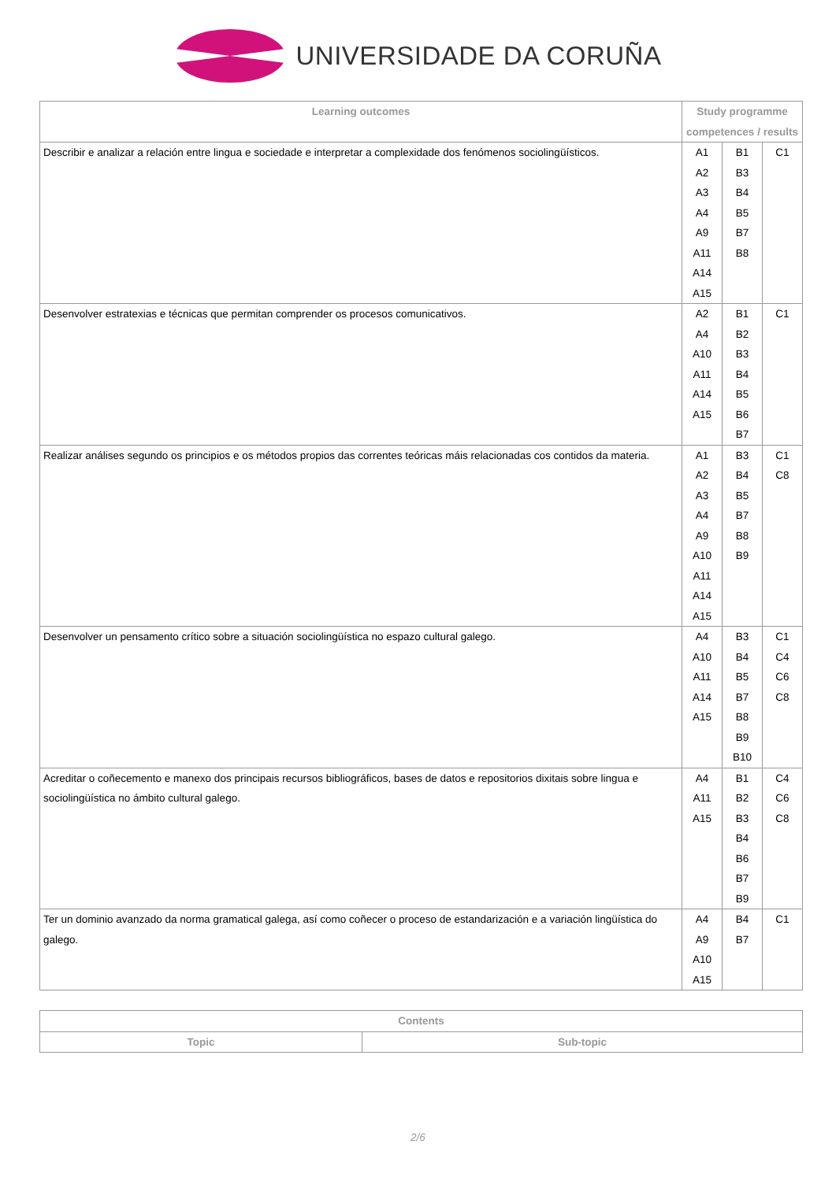UNIVERSIDADE DA CORUÑA
| Learning outcomes | Study programme competences / results | | |
| --- | --- | --- | --- |
| Describir e analizar a relación entre lingua e sociedade e interpretar a complexidade dos fenómenos sociolingüísticos. | A1 A2 A3 A4 A9 A11 A14 A15 | B1 B3 B4 B5 B7 B8 | C1 |
| Desenvolver estratexias e técnicas que permitan comprender os procesos comunicativos. | A2 A4 A10 A11 A14 A15 | B1 B2 B3 B4 B5 B6 B7 | C1 |
| Realizar análises segundo os principios e os métodos propios das correntes teóricas máis relacionadas cos contidos da materia. | A1 A2 A3 A4 A9 A10 A11 A14 A15 | B3 B4 B5 B7 B8 B9 | C1 C8 |
| Desenvolver un pensamento crítico sobre a situación sociolingüística no espazo cultural galego. | A4 A10 A11 A14 A15 | B3 B4 B5 B7 B8 B9 B10 | C1 C4 C6 C8 |
| Acreditar o coñecemento e manexo dos principais recursos bibliográficos, bases de datos e repositorios dixitais sobre lingua e sociolingüística no ámbito cultural galego. | A4 A11 A15 | B1 B2 B3 B4 B6 B7 B9 | C4 C6 C8 |
| Ter un dominio avanzado da norma gramatical galega, así como coñecer o proceso de estandarización e a variación lingüística do galego. | A4 A9 A10 A15 | B4 B7 | C1 |
| Contents | |
| --- | --- |
| Topic | Sub-topic |
2/6